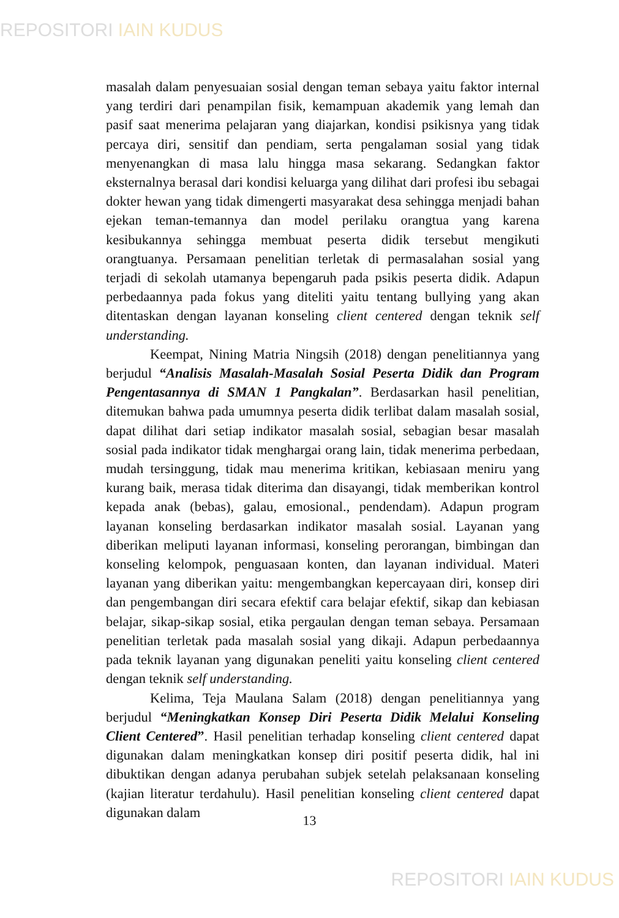REPOSITORI IAIN KUDUS
masalah dalam penyesuaian sosial dengan teman sebaya yaitu faktor internal yang terdiri dari penampilan fisik, kemampuan akademik yang lemah dan pasif saat menerima pelajaran yang diajarkan, kondisi psikisnya yang tidak percaya diri, sensitif dan pendiam, serta pengalaman sosial yang tidak menyenangkan di masa lalu hingga masa sekarang. Sedangkan faktor eksternalnya berasal dari kondisi keluarga yang dilihat dari profesi ibu sebagai dokter hewan yang tidak dimengerti masyarakat desa sehingga menjadi bahan ejekan teman-temannya dan model perilaku orangtua yang karena kesibukannya sehingga membuat peserta didik tersebut mengikuti orangtuanya. Persamaan penelitian terletak di permasalahan sosial yang terjadi di sekolah utamanya bepengaruh pada psikis peserta didik. Adapun perbedaannya pada fokus yang diteliti yaitu tentang bullying yang akan ditentaskan dengan layanan konseling client centered dengan teknik self understanding.
Keempat, Nining Matria Ningsih (2018) dengan penelitiannya yang berjudul “Analisis Masalah-Masalah Sosial Peserta Didik dan Program Pengentasannya di SMAN 1 Pangkalan”. Berdasarkan hasil penelitian, ditemukan bahwa pada umumnya peserta didik terlibat dalam masalah sosial, dapat dilihat dari setiap indikator masalah sosial, sebagian besar masalah sosial pada indikator tidak menghargai orang lain, tidak menerima perbedaan, mudah tersinggung, tidak mau menerima kritikan, kebiasaan meniru yang kurang baik, merasa tidak diterima dan disayangi, tidak memberikan kontrol kepada anak (bebas), galau, emosional., pendendam). Adapun program layanan konseling berdasarkan indikator masalah sosial. Layanan yang diberikan meliputi layanan informasi, konseling perorangan, bimbingan dan konseling kelompok, penguasaan konten, dan layanan individual. Materi layanan yang diberikan yaitu: mengembangkan kepercayaan diri, konsep diri dan pengembangan diri secara efektif cara belajar efektif, sikap dan kebiasan belajar, sikap-sikap sosial, etika pergaulan dengan teman sebaya. Persamaan penelitian terletak pada masalah sosial yang dikaji. Adapun perbedaannya pada teknik layanan yang digunakan peneliti yaitu konseling client centered dengan teknik self understanding.
Kelima, Teja Maulana Salam (2018) dengan penelitiannya yang berjudul “Meningkatkan Konsep Diri Peserta Didik Melalui Konseling Client Centered”. Hasil penelitian terhadap konseling client centered dapat digunakan dalam meningkatkan konsep diri positif peserta didik, hal ini dibuktikan dengan adanya perubahan subjek setelah pelaksanaan konseling (kajian literatur terdahulu). Hasil penelitian konseling client centered dapat digunakan dalam
13
REPOSITORI IAIN KUDUS